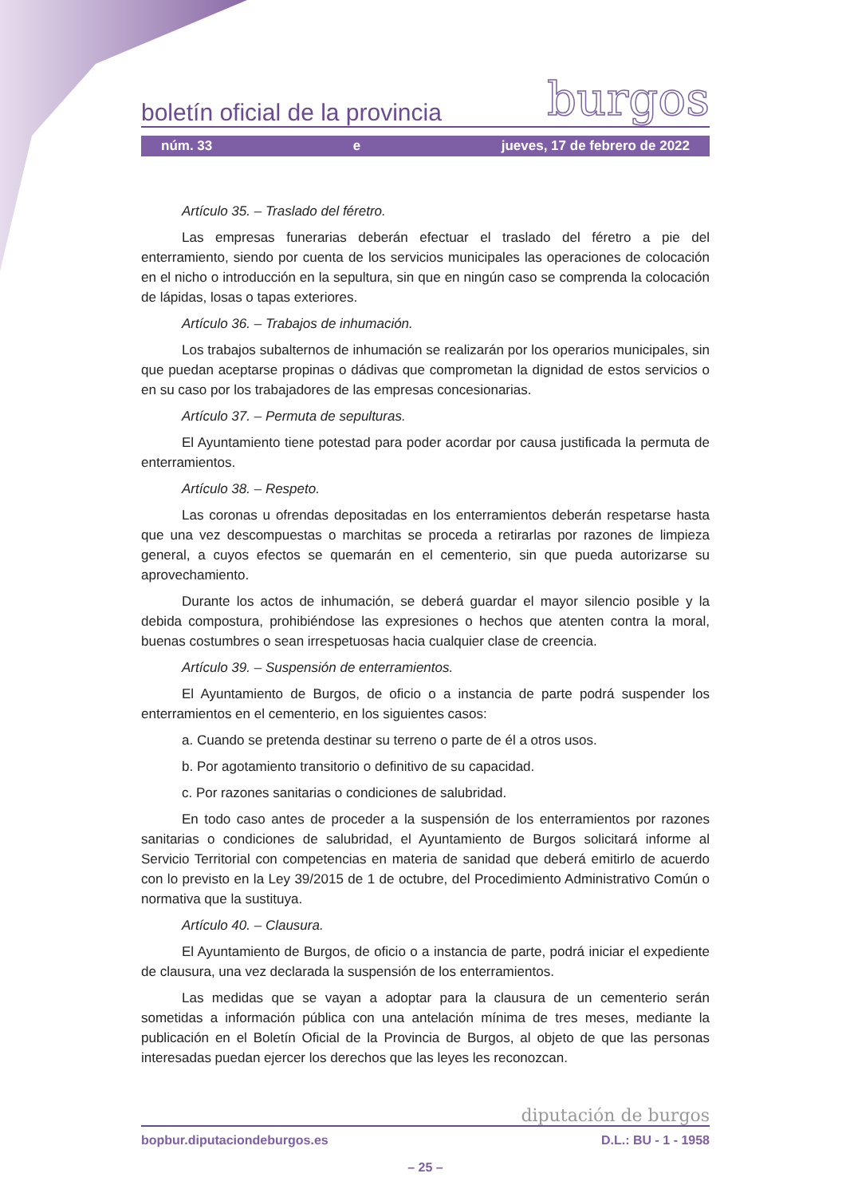boletín oficial de la provincia burgos
núm. 33 e jueves, 17 de febrero de 2022
Artículo 35. – Traslado del féretro.
Las empresas funerarias deberán efectuar el traslado del féretro a pie del enterramiento, siendo por cuenta de los servicios municipales las operaciones de colocación en el nicho o introducción en la sepultura, sin que en ningún caso se comprenda la colocación de lápidas, losas o tapas exteriores.
Artículo 36. – Trabajos de inhumación.
Los trabajos subalternos de inhumación se realizarán por los operarios municipales, sin que puedan aceptarse propinas o dádivas que comprometan la dignidad de estos servicios o en su caso por los trabajadores de las empresas concesionarias.
Artículo 37. – Permuta de sepulturas.
El Ayuntamiento tiene potestad para poder acordar por causa justificada la permuta de enterramientos.
Artículo 38. – Respeto.
Las coronas u ofrendas depositadas en los enterramientos deberán respetarse hasta que una vez descompuestas o marchitas se proceda a retirarlas por razones de limpieza general, a cuyos efectos se quemarán en el cementerio, sin que pueda autorizarse su aprovechamiento.
Durante los actos de inhumación, se deberá guardar el mayor silencio posible y la debida compostura, prohibiéndose las expresiones o hechos que atenten contra la moral, buenas costumbres o sean irrespetuosas hacia cualquier clase de creencia.
Artículo 39. – Suspensión de enterramientos.
El Ayuntamiento de Burgos, de oficio o a instancia de parte podrá suspender los enterramientos en el cementerio, en los siguientes casos:
a. Cuando se pretenda destinar su terreno o parte de él a otros usos.
b. Por agotamiento transitorio o definitivo de su capacidad.
c. Por razones sanitarias o condiciones de salubridad.
En todo caso antes de proceder a la suspensión de los enterramientos por razones sanitarias o condiciones de salubridad, el Ayuntamiento de Burgos solicitará informe al Servicio Territorial con competencias en materia de sanidad que deberá emitirlo de acuerdo con lo previsto en la Ley 39/2015 de 1 de octubre, del Procedimiento Administrativo Común o normativa que la sustituya.
Artículo 40. – Clausura.
El Ayuntamiento de Burgos, de oficio o a instancia de parte, podrá iniciar el expediente de clausura, una vez declarada la suspensión de los enterramientos.
Las medidas que se vayan a adoptar para la clausura de un cementerio serán sometidas a información pública con una antelación mínima de tres meses, mediante la publicación en el Boletín Oficial de la Provincia de Burgos, al objeto de que las personas interesadas puedan ejercer los derechos que las leyes les reconozcan.
diputación de burgos
bopbur.diputaciondeburgos.es D.L.: BU - 1 - 1958
– 25 –